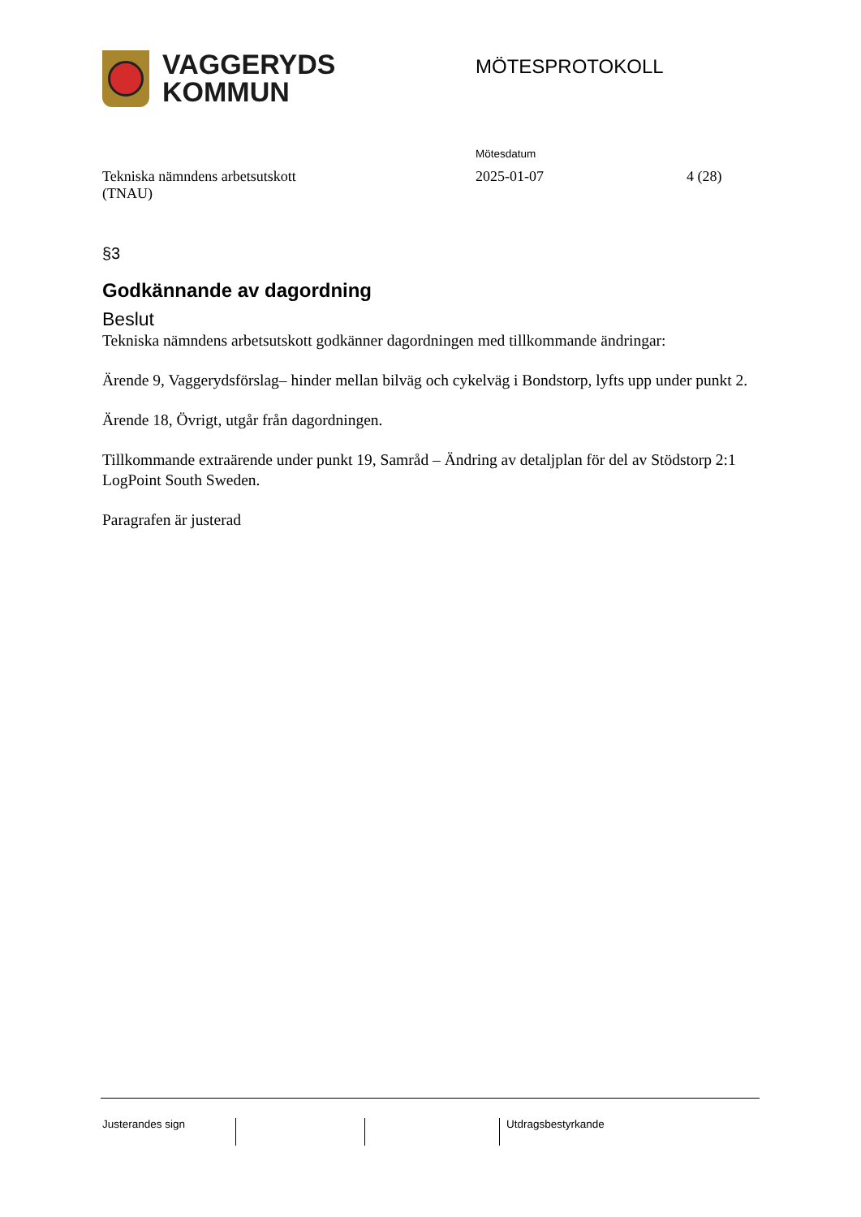VAGGERYDS
KOMMUN
MÖTESPROTOKOLL
Mötesdatum
Tekniska nämndens arbetsutskott
(TNAU)
2025-01-07 4 (28)
§3
Godkännande av dagordning
Beslut
Tekniska nämndens arbetsutskott godkänner dagordningen med tillkommande ändringar:
Ärende 9, Vaggerydsförslag– hinder mellan bilväg och cykelväg i Bondstorp, lyfts upp under punkt 2.
Ärende 18, Övrigt, utgår från dagordningen.
Tillkommande extraärende under punkt 19, Samråd – Ändring av detaljplan för del av Stödstorp 2:1 LogPoint South Sweden.
Paragrafen är justerad
Justerandes sign Utdragsbestyrkande